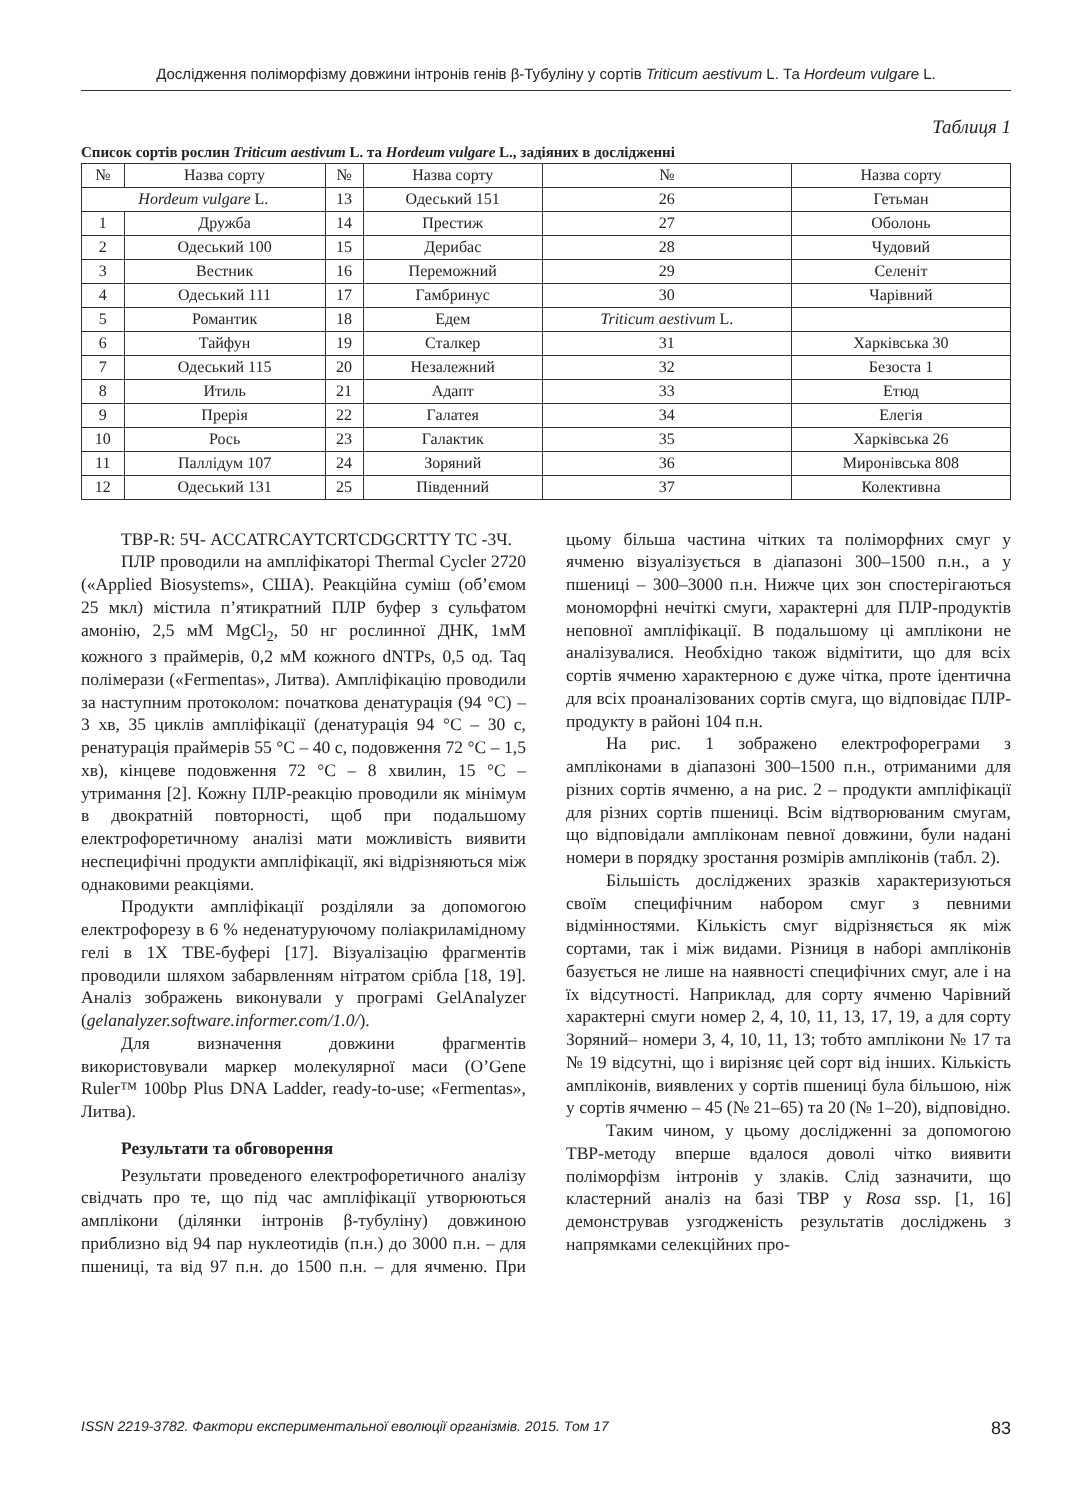Дослідження поліморфізму довжини інтронів генів β-Тубуліну у сортів Triticum aestivum L. Та Hordeum vulgare L.
Таблиця 1
Список сортів рослин Triticum aestivum L. та Hordeum vulgare L., задіяних в дослідженні
| № | Назва сорту | № | Назва сорту | № | Назва сорту |
| --- | --- | --- | --- | --- | --- |
| Hordeum vulgare L. | | 13 | Одеський 151 | 26 | Гетьман |
| 1 | Дружба | 14 | Престиж | 27 | Оболонь |
| 2 | Одеський 100 | 15 | Дерибас | 28 | Чудовий |
| 3 | Вестник | 16 | Переможний | 29 | Селеніт |
| 4 | Одеський 111 | 17 | Гамбринус | 30 | Чарівний |
| 5 | Романтик | 18 | Едем | Triticum aestivum L. | |
| 6 | Тайфун | 19 | Сталкер | 31 | Харківська 30 |
| 7 | Одеський 115 | 20 | Незалежний | 32 | Безоста 1 |
| 8 | Итиль | 21 | Адапт | 33 | Етюд |
| 9 | Прерія | 22 | Галатея | 34 | Елегія |
| 10 | Рось | 23 | Галактик | 35 | Харківська 26 |
| 11 | Паллідум 107 | 24 | Зоряний | 36 | Миронівська 808 |
| 12 | Одеський 131 | 25 | Південний | 37 | Колективна |
TBP-R: 5Ч- ACCATRCAYTCRTCDGCRTTY TC -3Ч.
ПЛР проводили на ампліфікаторі Thermal Cycler 2720 («Applied Biosystems», США). Реакційна суміш (об’ємом 25 мкл) містила п’ятикратний ПЛР буфер з сульфатом амонію, 2,5 мМ MgCl<sub>2</sub>, 50 нг рослинної ДНК, 1мМ кожного з праймерів, 0,2 мМ кожного dNTPs, 0,5 од. Taq полімерази («Fermentas», Литва). Ампліфікацію проводили за наступним протоколом: початкова денатурація (94 °С) – 3 хв, 35 циклів ампліфікації (денатурація 94 °С – 30 с, ренатурація праймерів 55 °С – 40 с, подовження 72 °С – 1,5 хв), кінцеве подовження 72 °С – 8 хвилин, 15 °С – утримання [2]. Кожну ПЛР-реакцію проводили як мінімум в двократній повторності, щоб при подальшому електрофоретичному аналізі мати можливість виявити неспецифічні продукти ампліфікації, які відрізняються між однаковими реакціями.
Продукти ампліфікації розділяли за допомогою електрофорезу в 6 % неденатуруючому поліакриламідному гелі в 1Х ТВЕ-буфері [17]. Візуалізацію фрагментів проводили шляхом забарвленням нітратом срібла [18, 19]. Аналіз зображень виконували у програмі GelAnalyzer (gelanalyzer.software.informer.com/1.0/).
Для визначення довжини фрагментів використовували маркер молекулярної маси (O’Gene Ruler™ 100bp Plus DNA Ladder, ready-to-use; «Fermentas», Литва).
Результати та обговорення
Результати проведеного електрофоретичного аналізу свідчать про те, що під час ампліфікації утворюються амплікони (ділянки інтронів β-тубуліну) довжиною приблизно від 94 пар нуклеотидів (п.н.) до 3000 п.н. – для пшениці, та від 97 п.н. до 1500 п.н. – для ячменю. При цьому більша частина чітких та поліморфних смуг у ячменю візуалізується в діапазоні 300–1500 п.н., а у пшениці – 300–3000 п.н. Нижче цих зон спостерігаються мономорфні нечіткі смуги, характерні для ПЛР-продуктів неповної ампліфікації. В подальшому ці амплікони не аналізувалися. Необхідно також відмітити, що для всіх сортів ячменю характерною є дуже чітка, проте ідентична для всіх проаналізованих сортів смуга, що відповідає ПЛР-продукту в районі 104 п.н.
На рис. 1 зображено електрофореграми з ампліконами в діапазоні 300–1500 п.н., отриманими для різних сортів ячменю, а на рис. 2 – продукти ампліфікації для різних сортів пшениці. Всім відтворюваним смугам, що відповідали ампліконам певної довжини, були надані номери в порядку зростання розмірів ампліконів (табл. 2).
Більшість досліджених зразків характеризуються своїм специфічним набором смуг з певними відмінностями. Кількість смуг відрізняється як між сортами, так і між видами. Різниця в наборі ампліконів базується не лише на наявності специфічних смуг, але і на їх відсутності. Наприклад, для сорту ячменю Чарівний характерні смуги номер 2, 4, 10, 11, 13, 17, 19, а для сорту Зоряний– номери 3, 4, 10, 11, 13; тобто амплікони № 17 та № 19 відсутні, що і вирізняє цей сорт від інших. Кількість ампліконів, виявлених у сортів пшениці була більшою, ніж у сортів ячменю – 45 (№ 21–65) та 20 (№ 1–20), відповідно.
Таким чином, у цьому дослідженні за допомогою ТВР-методу вперше вдалося доволі чітко виявити поліморфізм інтронів у злаків. Слід зазначити, що кластерний аналіз на базі ТВР у Rosa ssp. [1, 16] демонстрував узгодженість результатів досліджень з напрямками селекційних про-
ISSN 2219-3782. Фактори експериментальної еволюції організмів. 2015. Том 17 83